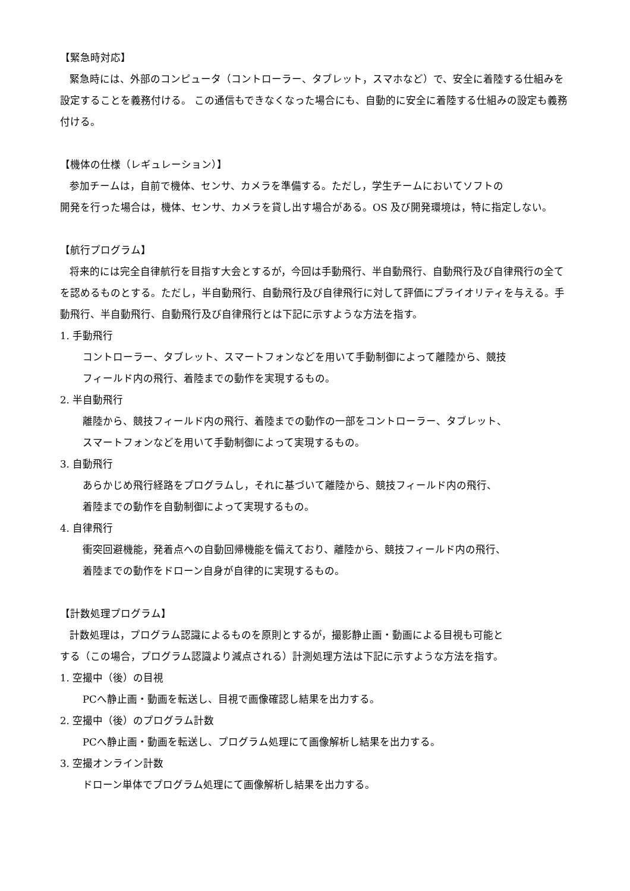【緊急時対応】
緊急時には、外部のコンピュータ（コントローラー、タブレット，スマホなど）で、安全に着陸する仕組みを設定することを義務付ける。 この通信もできなくなった場合にも、自動的に安全に着陸する仕組みの設定も義務付ける。
【機体の仕様（レギュレーション）】
参加チームは，自前で機体、センサ、カメラを準備する。ただし，学生チームにおいてソフトの
開発を行った場合は，機体、センサ、カメラを貸し出す場合がある。OS 及び開発環境は，特に指定しない。
【航行プログラム】
将来的には完全自律航行を目指す大会とするが，今回は手動飛行、半自動飛行、自動飛行及び自律飛行の全てを認めるものとする。ただし，半自動飛行、自動飛行及び自律飛行に対して評価にプライオリティを与える。手動飛行、半自動飛行、自動飛行及び自律飛行とは下記に示すような方法を指す。
1. 手動飛行
コントローラー、タブレット、スマートフォンなどを用いて手動制御によって離陸から、競技
フィールド内の飛行、着陸までの動作を実現するもの。
2. 半自動飛行
離陸から、競技フィールド内の飛行、着陸までの動作の一部をコントローラー、タブレット、
スマートフォンなどを用いて手動制御によって実現するもの。
3. 自動飛行
あらかじめ飛行経路をプログラムし，それに基づいて離陸から、競技フィールド内の飛行、
着陸までの動作を自動制御によって実現するもの。
4. 自律飛行
衝突回避機能，発着点への自動回帰機能を備えており、離陸から、競技フィールド内の飛行、
着陸までの動作をドローン自身が自律的に実現するもの。
【計数処理プログラム】
計数処理は，プログラム認識によるものを原則とするが，撮影静止画・動画による目視も可能と
する（この場合，プログラム認識より減点される）計測処理方法は下記に示すような方法を指す。
1. 空撮中（後）の目視
PCへ静止画・動画を転送し、目視で画像確認し結果を出力する。
2. 空撮中（後）のプログラム計数
PCへ静止画・動画を転送し、プログラム処理にて画像解析し結果を出力する。
3. 空撮オンライン計数
ドローン単体でプログラム処理にて画像解析し結果を出力する。